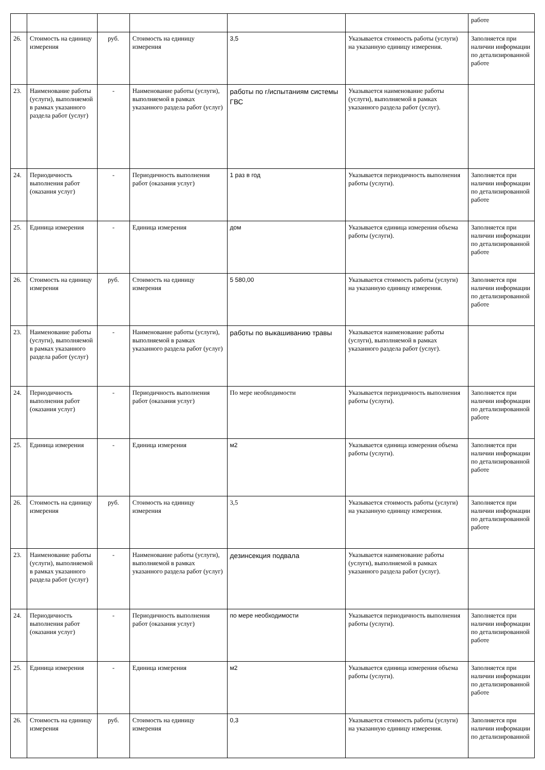| | | | | | | работе |
| 26. | Стоимость на единицу измерения | руб. | Стоимость на единицу измерения | 3,5 | Указывается стоимость работы (услуги) на указанную единицу измерения. | Заполняется при наличии информации по детализированной работе |
| 23. | Наименование работы (услуги), выполняемой в рамках указанного раздела работ (услуг) | - | Наименование работы (услуги), выполняемой в рамках указанного раздела работ (услуг) | работы по г/испытаниям системы ГВС | Указывается наименование работы (услуги), выполняемой в рамках указанного раздела работ (услуг). | |
| 24. | Периодичность выполнения работ (оказания услуг) | - | Периодичность выполнения работ (оказания услуг) | 1 раз в год | Указывается периодичность выполнения работы (услуги). | Заполняется при наличии информации по детализированной работе |
| 25. | Единица измерения | - | Единица измерения | дом | Указывается единица измерения объема работы (услуги). | Заполняется при наличии информации по детализированной работе |
| 26. | Стоимость на единицу измерения | руб. | Стоимость на единицу измерения | 5 580,00 | Указывается стоимость работы (услуги) на указанную единицу измерения. | Заполняется при наличии информации по детализированной работе |
| 23. | Наименование работы (услуги), выполняемой в рамках указанного раздела работ (услуг) | - | Наименование работы (услуги), выполняемой в рамках указанного раздела работ (услуг) | работы по выкашиванию травы | Указывается наименование работы (услуги), выполняемой в рамках указанного раздела работ (услуг). | |
| 24. | Периодичность выполнения работ (оказания услуг) | - | Периодичность выполнения работ (оказания услуг) | По мере необходимости | Указывается периодичность выполнения работы (услуги). | Заполняется при наличии информации по детализированной работе |
| 25. | Единица измерения | - | Единица измерения | м2 | Указывается единица измерения объема работы (услуги). | Заполняется при наличии информации по детализированной работе |
| 26. | Стоимость на единицу измерения | руб. | Стоимость на единицу измерения | 3,5 | Указывается стоимость работы (услуги) на указанную единицу измерения. | Заполняется при наличии информации по детализированной работе |
| 23. | Наименование работы (услуги), выполняемой в рамках указанного раздела работ (услуг) | - | Наименование работы (услуги), выполняемой в рамках указанного раздела работ (услуг) | дезинсекция подвала | Указывается наименование работы (услуги), выполняемой в рамках указанного раздела работ (услуг). | |
| 24. | Периодичность выполнения работ (оказания услуг) | - | Периодичность выполнения работ (оказания услуг) | по мере необходимости | Указывается периодичность выполнения работы (услуги). | Заполняется при наличии информации по детализированной работе |
| 25. | Единица измерения | - | Единица измерения | м2 | Указывается единица измерения объема работы (услуги). | Заполняется при наличии информации по детализированной работе |
| 26. | Стоимость на единицу измерения | руб. | Стоимость на единицу измерения | 0,3 | Указывается стоимость работы (услуги) на указанную единицу измерения. | Заполняется при наличии информации по детализированной |